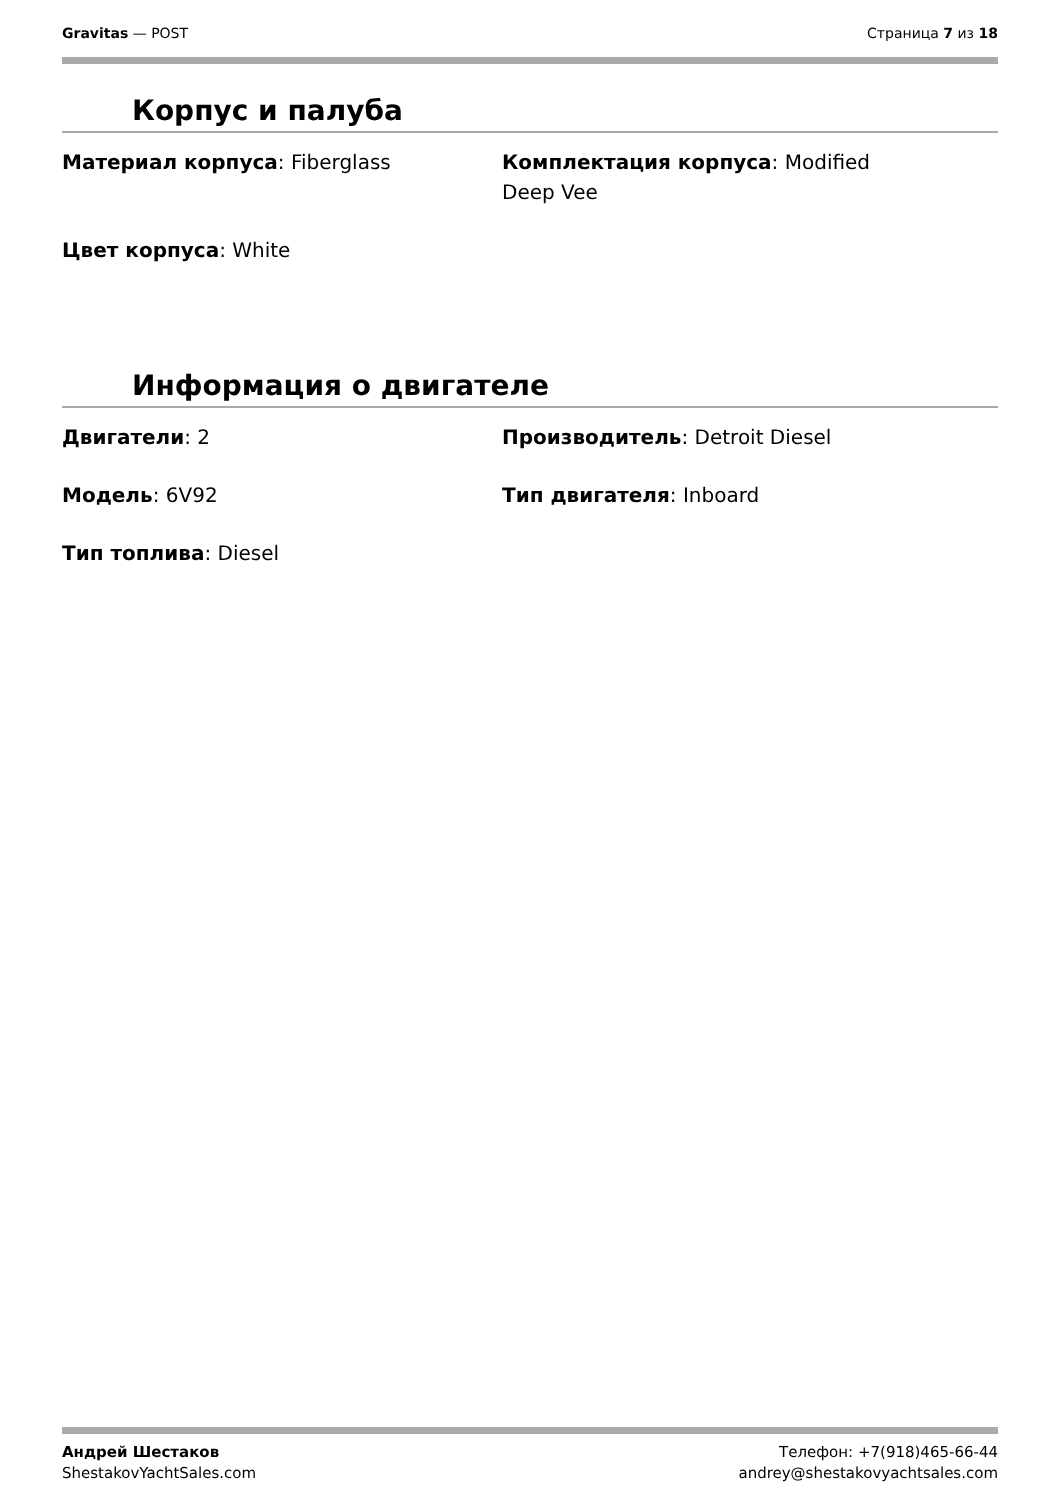Gravitas — POST Страница 7 из 18
Корпус и палуба
Материал корпуса: Fiberglass
Комплектация корпуса: Modified
Deep Vee
Цвет корпуса: White
Информация о двигателе
Двигатели: 2
Производитель: Detroit Diesel
Модель: 6V92
Тип двигателя: Inboard
Тип топлива: Diesel
Андрей Шестаков
ShestakovYachtSales.com
Телефон: +7(918)465-66-44
andrey@shestakovyachtsales.com